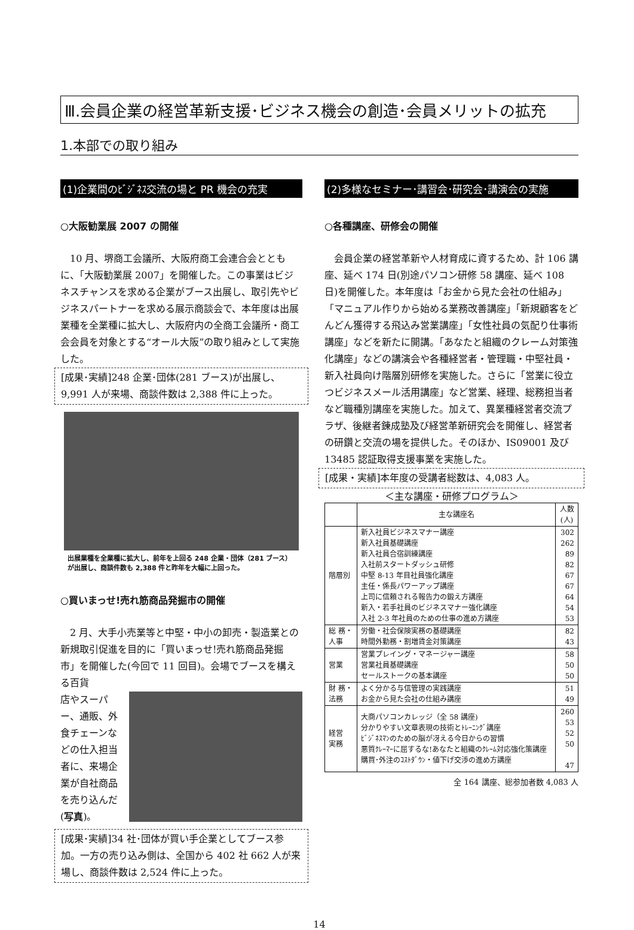Ⅲ.会員企業の経営革新支援･ビジネス機会の創造･会員メリットの拡充
1.本部での取り組み
(1)企業間のﾋﾞｼﾞﾈｽ交流の場と PR 機会の充実
○大阪勧業展 2007 の開催
10 月、堺商工会議所、大阪府商工会連合会とともに、「大阪勧業展 2007」を開催した。この事業はビジネスチャンスを求める企業がブース出展し、取引先やビジネスパートナーを求める展示商談会で、本年度は出展業種を全業種に拡大し、大阪府内の全商工会議所・商工会会員を対象とする“オール大阪”の取り組みとして実施した。
[成果･実績]248 企業･団体(281 ブース)が出展し、9,991 人が来場、商談件数は 2,388 件に上った。
出展業種を全業種に拡大し、前年を上回る 248 企業・団体（281 ブース）が出展し、商談件数も 2,388 件と昨年を大幅に上回った。
○買いまっせ!売れ筋商品発掘市の開催
2 月、大手小売業等と中堅・中小の卸売・製造業との新規取引促進を目的に「買いまっせ!売れ筋商品発掘市」を開催した(今回で 11 回目)。会場でブースを構える百貨
店やスーパー、通販、外食チェーンなどの仕入担当者に、来場企業が自社商品を売り込んだ(写真)。
[成果･実績]34 社･団体が買い手企業としてブース参加。一方の売り込み側は、全国から 402 社 662 人が来場し、商談件数は 2,524 件に上った。
(2)多様なセミナー･講習会･研究会･講演会の実施
○各種講座、研修会の開催
会員企業の経営革新や人材育成に資するため、計 106 講座、延べ 174 日(別途パソコン研修 58 講座、延べ 108 日)を開催した。本年度は「お金から見た会社の仕組み」「マニュアル作りから始める業務改善講座」「新規顧客をどんどん獲得する飛込み営業講座」「女性社員の気配り仕事術講座」などを新たに開講。「あなたと組織のクレーム対策強化講座」などの講演会や各種経営者・管理職・中堅社員・新入社員向け階層別研修を実施した。さらに「営業に役立つビジネスメール活用講座」など営業、経理、総務担当者など職種別講座を実施した。加えて、異業種経営者交流プラザ、後継者錬成塾及び経営革新研究会を開催し、経営者の研鑽と交流の場を提供した。そのほか、IS09001 及び 13485 認証取得支援事業を実施した。
[成果・実績]本年度の受講者総数は、4,083 人。
＜主な講座・研修プログラム＞
| | 主な講座名 | 人数 (人) |
| --- | --- | --- |
| 階層別 | 新入社員ビジネスマナー講座 新入社員基礎講座 新入社員合宿訓練講座 入社前スタートダッシュ研修 中堅 8-13 年目社員強化講座 主任・係長パワーアップ講座 上司に信頼される報告力の鍛え方講座 新入・若手社員のビジネスマナー強化講座 入社 2-3 年社員のための仕事の進め方講座 | 302 262 89 82 67 67 64 54 53 |
| 総 務・ 人事 | 労働・社会保険実務の基礎講座 時間外勤務・割増賃金対策講座 | 82 43 |
| 営業 | 営業プレイング・マネージャー講座 営業社員基礎講座 セールストークの基本講座 | 58 50 50 |
| 財 務・ 法務 | よく分かる与信管理の実践講座 お金から見た会社の仕組み講座 | 51 49 |
| 経営 実務 | 大商パソコンカレッジ（全 58 講座) 分かりやすい文章表現の技術とﾄﾚｰﾆﾝｸﾞ講座 ﾋﾞｼﾞﾈｽﾏﾝのための脳が冴える今日からの習慣 悪質ｸﾚｰﾏｰに屈するな!あなたと組織のｸﾚｰﾑ対応強化策講座 購買･外注のｺｽﾄﾀﾞｳﾝ・値下げ交渉の進め方講座 | 260 53 52 50 47 |
全 164 講座、総参加者数 4,083 人
14